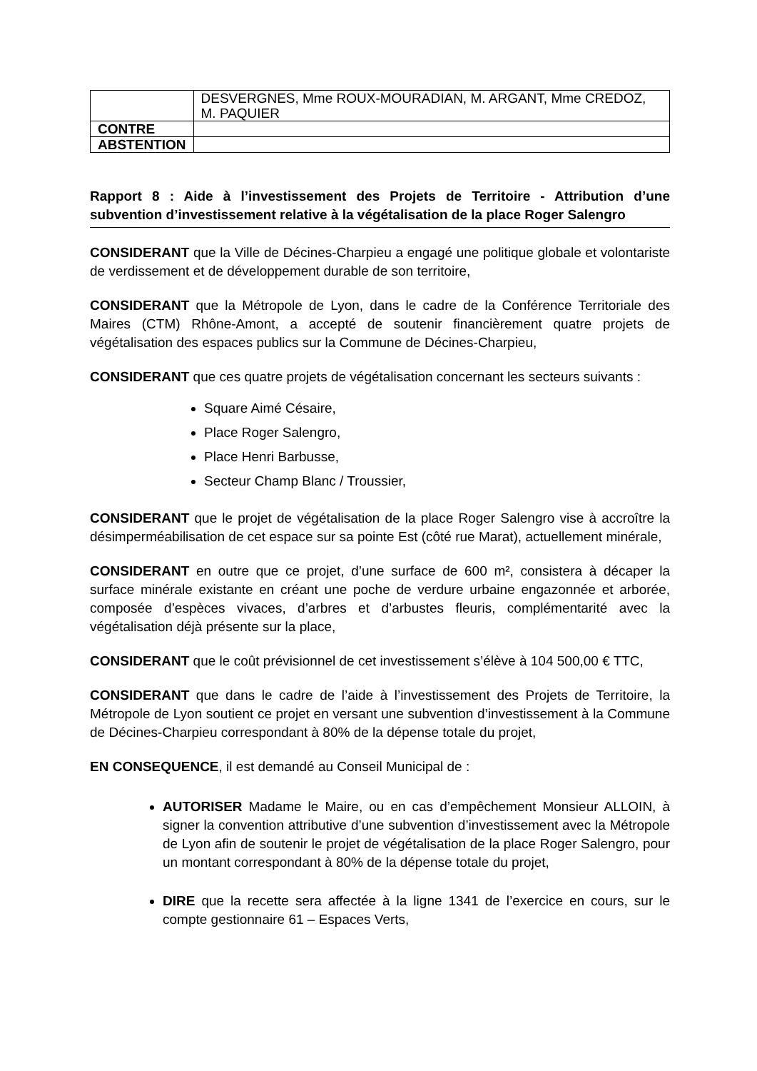| | DESVERGNES, Mme ROUX-MOURADIAN, M. ARGANT, Mme CREDOZ, M. PAQUIER |
| CONTRE | |
| ABSTENTION | |
Rapport 8 : Aide à l’investissement des Projets de Territoire - Attribution d’une subvention d’investissement relative à la végétalisation de la place Roger Salengro
CONSIDERANT que la Ville de Décines-Charpieu a engagé une politique globale et volontariste de verdissement et de développement durable de son territoire,
CONSIDERANT que la Métropole de Lyon, dans le cadre de la Conférence Territoriale des Maires (CTM) Rhône-Amont, a accepté de soutenir financièrement quatre projets de végétalisation des espaces publics sur la Commune de Décines-Charpieu,
CONSIDERANT que ces quatre projets de végétalisation concernant les secteurs suivants :
Square Aimé Césaire,
Place Roger Salengro,
Place Henri Barbusse,
Secteur Champ Blanc / Troussier,
CONSIDERANT que le projet de végétalisation de la place Roger Salengro vise à accroître la désimperméabilisation de cet espace sur sa pointe Est (côté rue Marat), actuellement minérale,
CONSIDERANT en outre que ce projet, d’une surface de 600 m², consistera à décaper la surface minérale existante en créant une poche de verdure urbaine engazonnée et arborée, composée d’espèces vivaces, d’arbres et d’arbustes fleuris, complémentarité avec la végétalisation déjà présente sur la place,
CONSIDERANT que le coût prévisionnel de cet investissement s’élève à 104 500,00 € TTC,
CONSIDERANT que dans le cadre de l’aide à l’investissement des Projets de Territoire, la Métropole de Lyon soutient ce projet en versant une subvention d’investissement à la Commune de Décines-Charpieu correspondant à 80% de la dépense totale du projet,
EN CONSEQUENCE, il est demandé au Conseil Municipal de :
AUTORISER Madame le Maire, ou en cas d’empêchement Monsieur ALLOIN, à signer la convention attributive d’une subvention d’investissement avec la Métropole de Lyon afin de soutenir le projet de végétalisation de la place Roger Salengro, pour un montant correspondant à 80% de la dépense totale du projet,
DIRE que la recette sera affectée à la ligne 1341 de l’exercice en cours, sur le compte gestionnaire 61 – Espaces Verts,